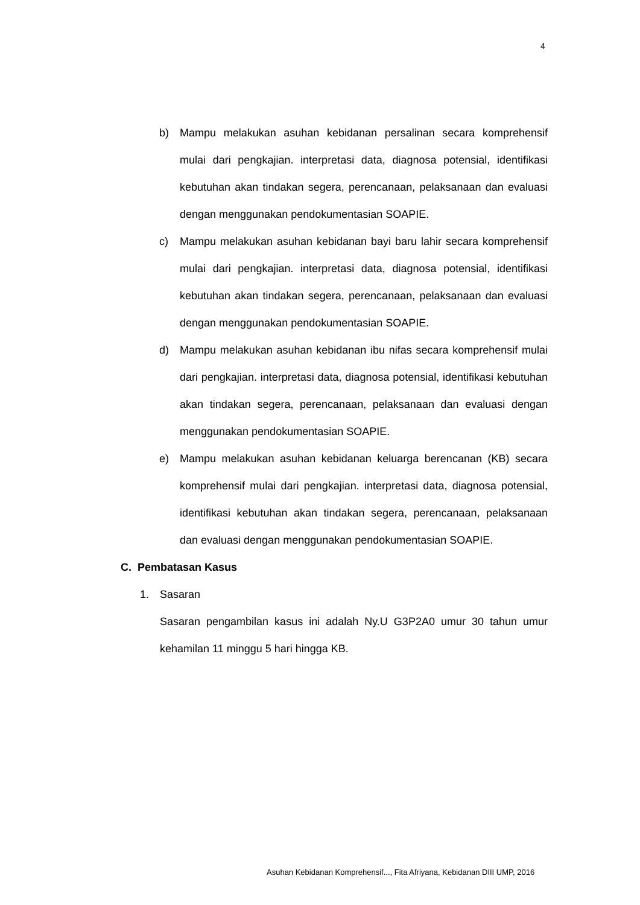4
b) Mampu melakukan asuhan kebidanan persalinan secara komprehensif mulai dari pengkajian. interpretasi data, diagnosa potensial, identifikasi kebutuhan akan tindakan segera, perencanaan, pelaksanaan dan evaluasi dengan menggunakan pendokumentasian SOAPIE.
c) Mampu melakukan asuhan kebidanan bayi baru lahir secara komprehensif mulai dari pengkajian. interpretasi data, diagnosa potensial, identifikasi kebutuhan akan tindakan segera, perencanaan, pelaksanaan dan evaluasi dengan menggunakan pendokumentasian SOAPIE.
d) Mampu melakukan asuhan kebidanan ibu nifas secara komprehensif mulai dari pengkajian. interpretasi data, diagnosa potensial, identifikasi kebutuhan akan tindakan segera, perencanaan, pelaksanaan dan evaluasi dengan menggunakan pendokumentasian SOAPIE.
e) Mampu melakukan asuhan kebidanan keluarga berencanan (KB) secara komprehensif mulai dari pengkajian. interpretasi data, diagnosa potensial, identifikasi kebutuhan akan tindakan segera, perencanaan, pelaksanaan dan evaluasi dengan menggunakan pendokumentasian SOAPIE.
C. Pembatasan Kasus
1. Sasaran
Sasaran pengambilan kasus ini adalah Ny.U G3P2A0 umur 30 tahun umur kehamilan 11 minggu 5 hari hingga KB.
Asuhan Kebidanan Komprehensif..., Fita Afriyana, Kebidanan DIII UMP, 2016